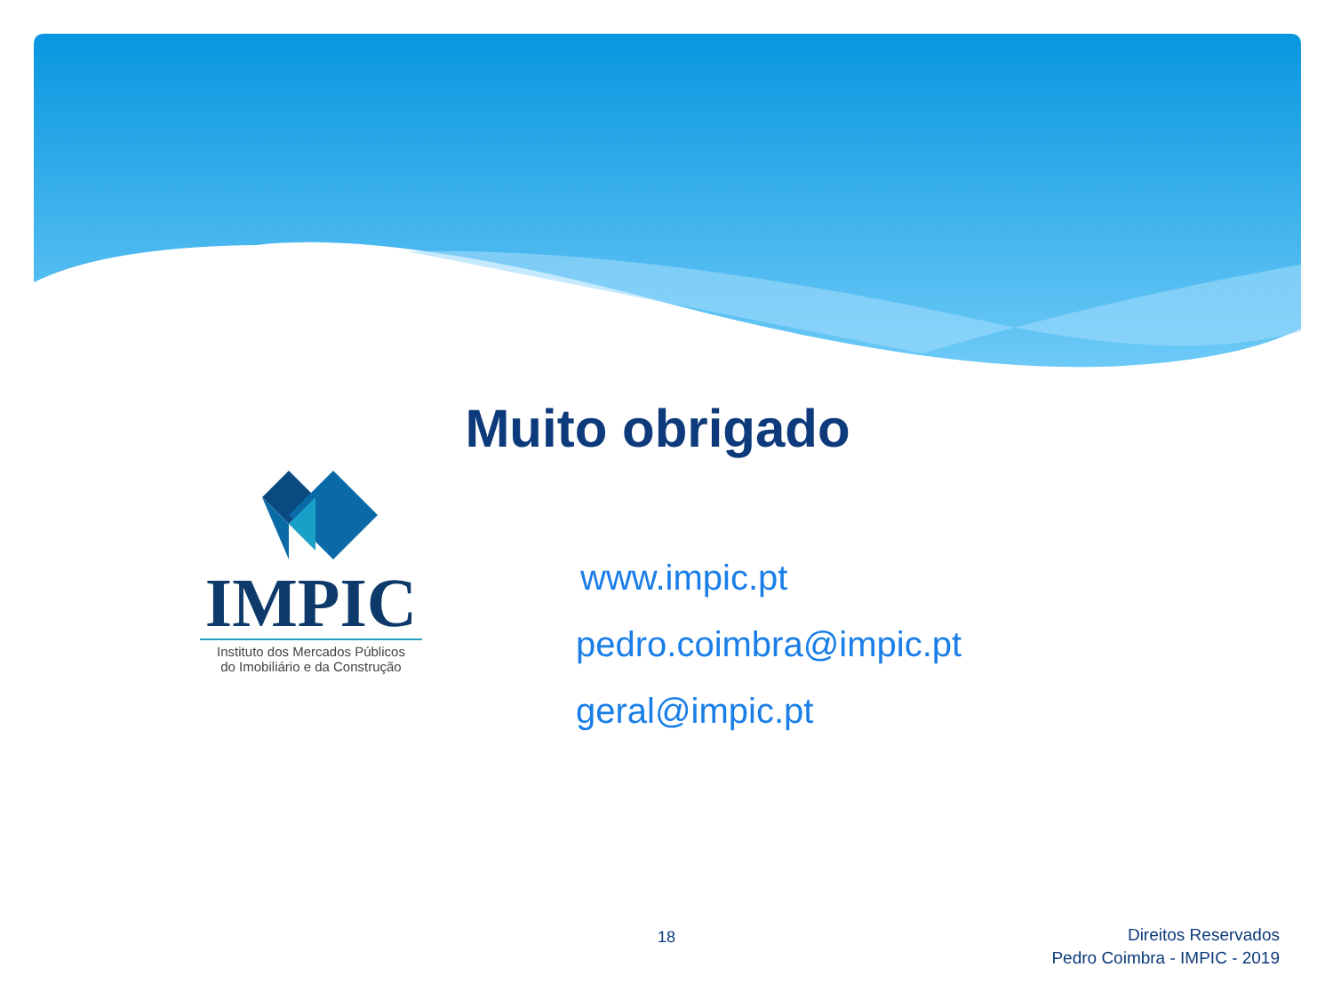Muito obrigado
IMPIC
Instituto dos Mercados Públicos
do Imobiliário e da Construção
www.impic.pt
pedro.coimbra@impic.pt
geral@impic.pt
18
Direitos Reservados
Pedro Coimbra - IMPIC - 2019